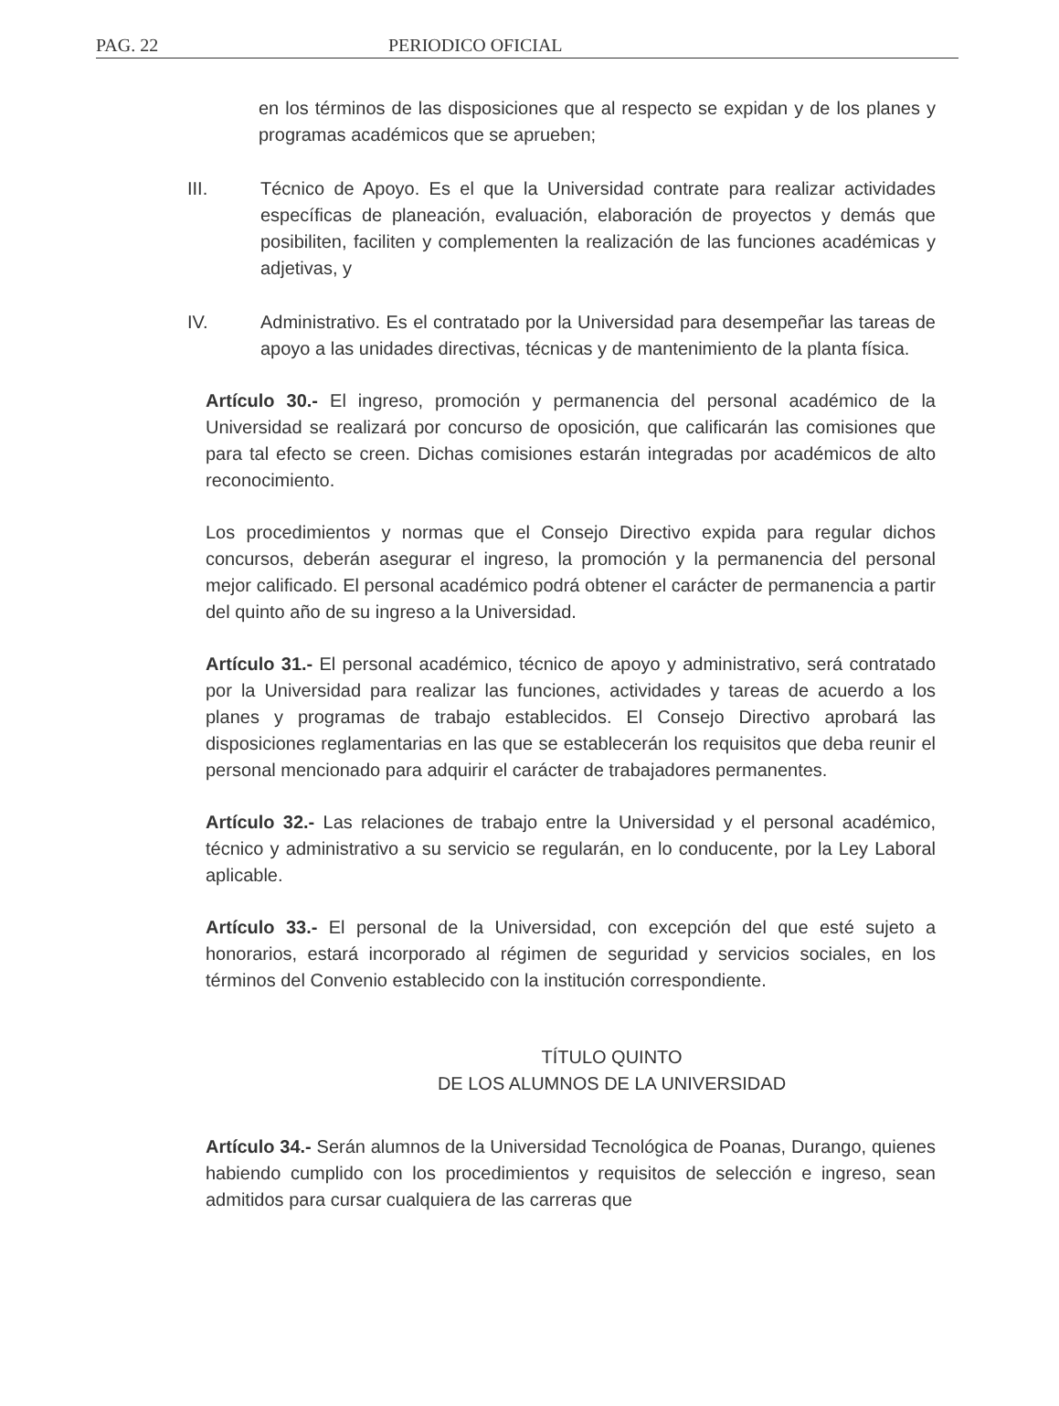PAG. 22 PERIODICO OFICIAL
en los términos de las disposiciones que al respecto se expidan y de los planes y programas académicos que se aprueben;
III. Técnico de Apoyo. Es el que la Universidad contrate para realizar actividades específicas de planeación, evaluación, elaboración de proyectos y demás que posibiliten, faciliten y complementen la realización de las funciones académicas y adjetivas, y
IV. Administrativo. Es el contratado por la Universidad para desempeñar las tareas de apoyo a las unidades directivas, técnicas y de mantenimiento de la planta física.
Artículo 30.- El ingreso, promoción y permanencia del personal académico de la Universidad se realizará por concurso de oposición, que calificarán las comisiones que para tal efecto se creen. Dichas comisiones estarán integradas por académicos de alto reconocimiento.
Los procedimientos y normas que el Consejo Directivo expida para regular dichos concursos, deberán asegurar el ingreso, la promoción y la permanencia del personal mejor calificado. El personal académico podrá obtener el carácter de permanencia a partir del quinto año de su ingreso a la Universidad.
Artículo 31.- El personal académico, técnico de apoyo y administrativo, será contratado por la Universidad para realizar las funciones, actividades y tareas de acuerdo a los planes y programas de trabajo establecidos. El Consejo Directivo aprobará las disposiciones reglamentarias en las que se establecerán los requisitos que deba reunir el personal mencionado para adquirir el carácter de trabajadores permanentes.
Artículo 32.- Las relaciones de trabajo entre la Universidad y el personal académico, técnico y administrativo a su servicio se regularán, en lo conducente, por la Ley Laboral aplicable.
Artículo 33.- El personal de la Universidad, con excepción del que esté sujeto a honorarios, estará incorporado al régimen de seguridad y servicios sociales, en los términos del Convenio establecido con la institución correspondiente.
TÍTULO QUINTO
DE LOS ALUMNOS DE LA UNIVERSIDAD
Artículo 34.- Serán alumnos de la Universidad Tecnológica de Poanas, Durango, quienes habiendo cumplido con los procedimientos y requisitos de selección e ingreso, sean admitidos para cursar cualquiera de las carreras que